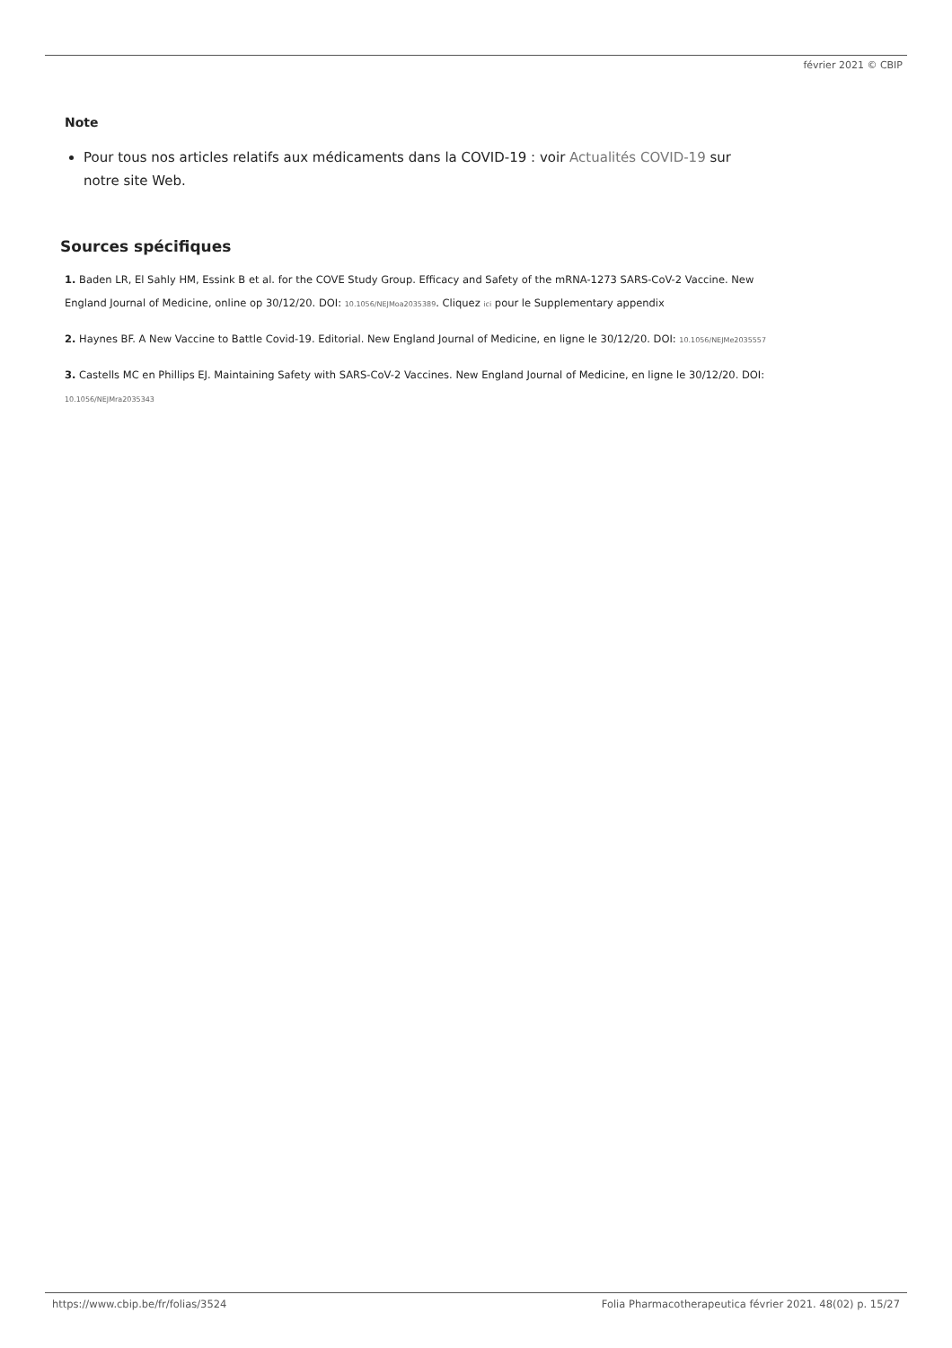février 2021 © CBIP
Note
Pour tous nos articles relatifs aux médicaments dans la COVID-19 : voir Actualités COVID-19 sur notre site Web.
Sources spécifiques
1. Baden LR, El Sahly HM, Essink B et al. for the COVE Study Group. Efficacy and Safety of the mRNA-1273 SARS-CoV-2 Vaccine. New England Journal of Medicine, online op 30/12/20. DOI: 10.1056/NEJMoa2035389. Cliquez ici pour le Supplementary appendix
2. Haynes BF. A New Vaccine to Battle Covid-19. Editorial. New England Journal of Medicine, en ligne le 30/12/20. DOI: 10.1056/NEJMe2035557
3. Castells MC en Phillips EJ. Maintaining Safety with SARS-CoV-2 Vaccines. New England Journal of Medicine, en ligne le 30/12/20. DOI: 10.1056/NEJMra2035343
https://www.cbip.be/fr/folias/3524 Folia Pharmacotherapeutica février 2021. 48(02) p. 15/27